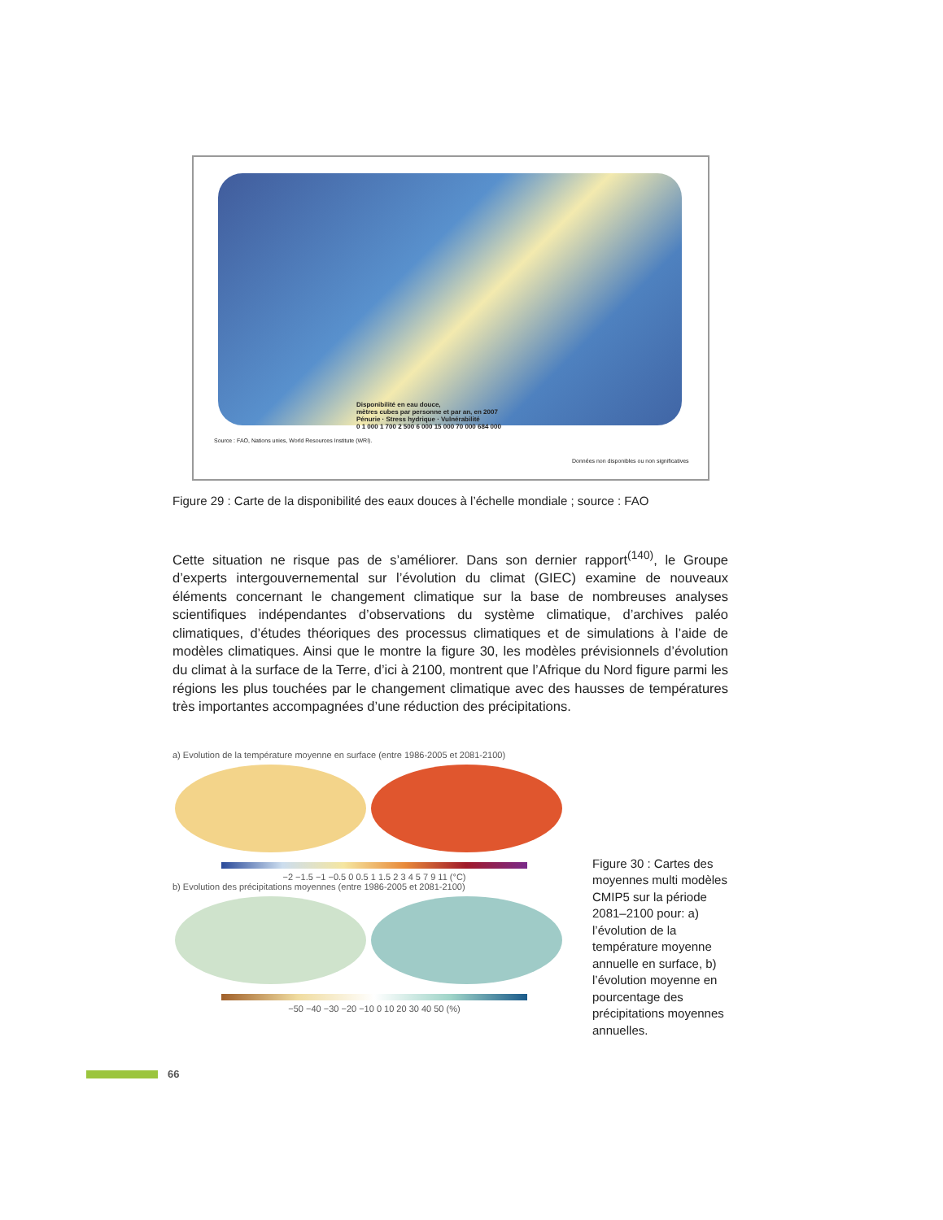Disponibilité en eau douce,
mètres cubes par personne et par an, en 2007
Pénurie · Stress hydrique · Vulnérabilité
0 1 000 1 700 2 500 6 000 15 000 70 000 684 000
Source : FAO, Nations unies, World Resources Institute (WRI).
Données non disponibles ou non significatives
Figure 29 : Carte de la disponibilité des eaux douces à l’échelle mondiale ; source : FAO
Cette situation ne risque pas de s’améliorer. Dans son dernier rapport<sup>(140)</sup>, le Groupe d’experts intergouvernemental sur l’évolution du climat (GIEC) examine de nouveaux éléments concernant le changement climatique sur la base de nombreuses analyses scientifiques indépendantes d’observations du système climatique, d’archives paléo climatiques, d’études théoriques des processus climatiques et de simulations à l’aide de modèles climatiques. Ainsi que le montre la figure 30, les modèles prévisionnels d’évolution du climat à la surface de la Terre, d’ici à 2100, montrent que l’Afrique du Nord figure parmi les régions les plus touchées par le changement climatique avec des hausses de températures très importantes accompagnées d’une réduction des précipitations.
a) Evolution de la température moyenne en surface (entre 1986-2005 et 2081-2100)
−2 −1.5 −1 −0.5 0 0.5 1 1.5 2 3 4 5 7 9 11 (°C)
b) Evolution des précipitations moyennes (entre 1986-2005 et 2081-2100)
−50 −40 −30 −20 −10 0 10 20 30 40 50 (%)
Figure 30 : Cartes des moyennes multi modèles CMIP5 sur la période 2081–2100 pour: a) l’évolution de la température moyenne annuelle en surface, b) l’évolution moyenne en pourcentage des précipitations moyennes annuelles.
66